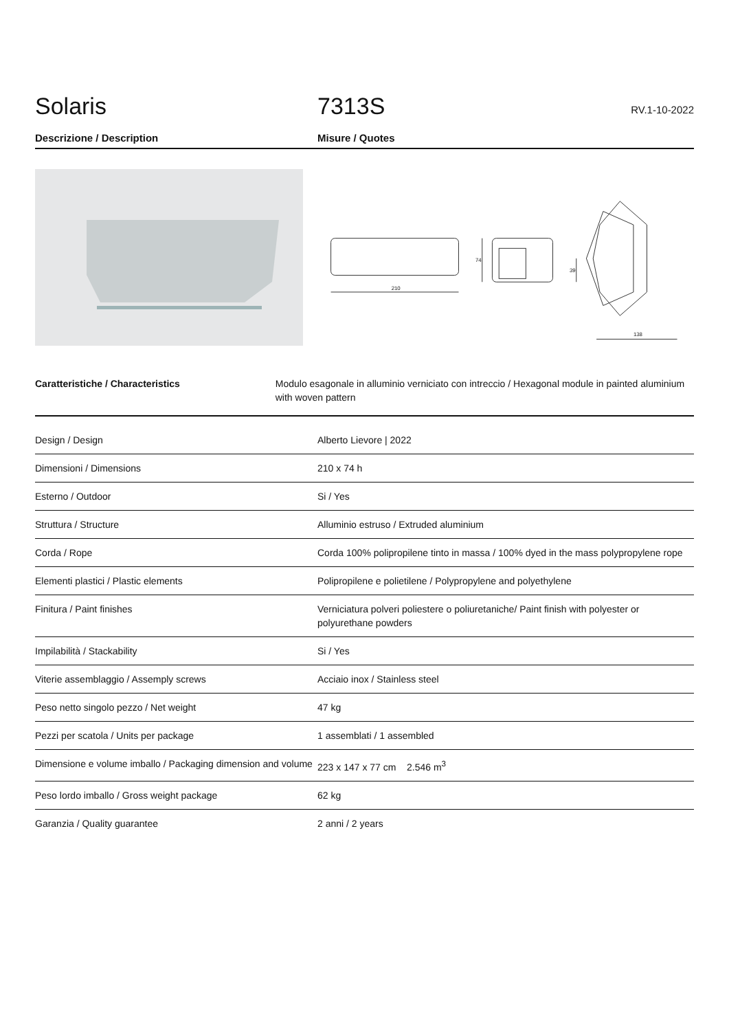Solaris
7313S
RV.1-10-2022
Descrizione / Description Misure / Quotes
210
74
39
138
Caratteristiche / Characteristics Modulo esagonale in alluminio verniciato con intreccio / Hexagonal module in painted aluminium with woven pattern
| Design / Design | Alberto Lievore / 2022 |
| Dimensioni / Dimensions | 210 x 74 h |
| Esterno / Outdoor | Si / Yes |
| Struttura / Structure | Alluminio estruso / Extruded aluminium |
| Corda / Rope | Corda 100% polipropilene tinto in massa / 100% dyed in the mass polypropylene rope |
| Elementi plastici / Plastic elements | Polipropilene e polietilene / Polypropylene and polyethylene |
| Finitura / Paint finishes | Verniciatura polveri poliestere o poliuretaniche/ Paint finish with polyester or polyurethane powders |
| Impilabilità / Stackability | Si / Yes |
| Viterie assemblaggio / Assemply screws | Acciaio inox / Stainless steel |
| Peso netto singolo pezzo / Net weight | 47 kg |
| Pezzi per scatola / Units per package | 1 assemblati / 1 assembled |
| Dimensione e volume imballo / Packaging dimension and volume | 223 x 147 x 77 cm 2.546 m<sup>3</sup> |
| Peso lordo imballo / Gross weight package | 62 kg |
| Garanzia / Quality guarantee | 2 anni / 2 years |